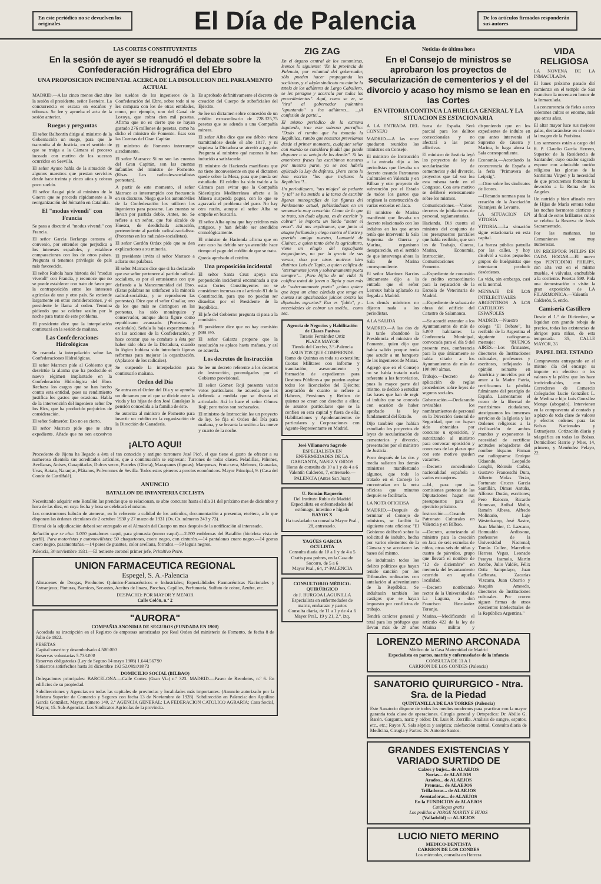En este periódico no se devuelven los originales
El Día de Palencia
De los artículos firmados responderán sus autores
LAS CORTES CONSTITUYENTES
En la sesión de ayer se reanudó el debate sobre la Confederación Hidrográfica del Ebro
UNA PROPOSICION INCIDENTAL ACERCA DE LA DISOLUCION DEL PARLAMENTO ACTUAL
MADRID.—A las cinco menos diez abre la sesión el presidente, señor Besteiro. La concurrencia es escasa en escaños y tribunas. Se lee y aprueba el acta de la sesión anterior.
Ruegos y preguntas
El señor Balbontín dirige al ministro de la Gobernación un ruego, para que le transmita al de Justicia, en el sentido de que se traiga a la Cámara el proceso incoado con motivo de los sucesos ocurridos en Seevilla.
El señor Ayuso habla de la situación de algunos maestros que prestan servicios desde hace treinta y cinco años y cobran poco sueldo.
El señor Aragai pide al ministro de la Guerra que se proceda rápidamente a la reorganización del Sómatén en Cataluña.
El "modus vivendi" con Francia
Se pasa a discutir el "modus vivendi" con Francia.
El señor García Berlanga censura el convenio, por entender que perjudica a los intereses españoles, y establece comparaciones con los de otros países. Pregunta si tenemos privilegio de país más favorecido.
El señor Rahola hace historia del "modus vivendi" con Francia, y reconoce que no se puede establecer con trato de favor por la contraposición entre los intereses agrícolas de uno y otro país. Se extiende largamente en otras consideraciones, y el presidente le llama al orden. Termina pidiendo que se celebre sesión por la noche para tratar de este problema.
El presidente dice que la interpelación continuará en la sesión de mañana.
Las Confederaciones Hidrológicas
Se reanuda la interpelación sobre las Confederaciones Hidrológicas.
El señor Marraco pide al Gobierno que desvirtúe la alarma que ha producido el nuevo régimen implantado en la Confederación Hidrológica del Ebro. Rechaza los cargos que se han hecho contra esta entidad, pues su rendimiento justifica los gastos que ocasiona. Habla de la intervención del ingeniero señor De los Ríos, que ha producido perjuicios de consideración.
El señor Salmerón: Eso no es cierto.
El señor Marraco pide que se abra expediente. Añade que no son excesivos los sueldos de los ingenieros de la Confederación del Ebro, sobre todo si se les compara con los de otras entidades, como, por ejemplo, uno del Canal de Lozoya, que cobra cien mil pesetas. Afirma que no es cierto que se hayan gastado 276 millones de pesetas, como ha dicho el ministro de Fomento. Esas son las Cuentas del Gran Capitán.
El ministro de Fomento interrumpe airadamente.
El señor Marraco: Si no son las cuentas del Gran Capitán, son las cuentas infantiles del ministro de Fomento. (Risas. Los radicales-socialistas protestan).
A partir de este momento, el señor Marraco es interrumpido con frecuencia en su discurso. Niega que los automóviles de la Confederación los utilicen los ingenieros para pasearse. Las cuentas se llevan por partida doble. Antes, no. Se refiere a un señor, que fué alcalde de Huesca, de desdichada actuación, perteneciente al partido radical-socialista. (Protestas en los radicales-socialistas).
El señor Gordón Ordax pide que se den explicaciones a su minoría.
El presidente invita al señor Marraco a aclarar sus palabras.
El señor Marraco dice que si ha declarado que ese señor pertenece al partido radical-socialista, es por el entusiasmo con que defiende a la Mancomunidad del Ebro. (Estas palabras no satisfacen a la minoría radical-socialista, y se reproducen las protestas). Dice que el señor Guallar, uno de los que más se distinguen en las protestas, ha sido monárquico y conservador, aunque ahora figure como republicano avanzado. (Protestas y escándalo). Señala la baja experimentada en las acciones de la Confederación, y hace constar que se combate a ésta por haber sido obra de la Dictadura, cuando lo lógico hubiera sido introducir ligeras reformas para mejorar la organización. (Aplausos de los radicales).
Se suspende la interpelación para continuarlo mañana.
Orden del Día
Se entra en el Orden del Día y se aprueba un dictamen por el que se divide entre la viuda y las hijas de don José Canalejas la pensión concedida a la familia de éste.
Se autoriza al ministro de Fomento para invertir un crédito en la organización de la Dirección de Ganadería.
Es aprobado definitivamente el decreto de creación del Cuerpo de suboficiales del Ejército.
Se lee un dictamen sobre concesión de un crédito extraordinario de 728.325,75 pesetas que se adeuda a una Compañía minera.
El señor Alba dice que ese débito viene tramitándose desde el año 1917, y ni siquiera la Dictadura se atrevió a pagarle. Pregunta al ministro qué razones le han inducido a satisfacerle.
El ministro de Hacienda manifiesta que no tiene inconveniente en que el dictamen quede sobre la Mesa, para que pueda ser estudiado. El crédito ha sido traído a la Cámara para evitar que la Compañía Siderúrgica Mediterránea afecte a la Minera suspenda pagos, con lo que se agravaría el problema del paro. No hay otra razón, aunque el señor Alba se empeñe en buscarla.
El señor Alba opina que hay créditos más antiguos, y han debido ser atendidos cronológicamente.
El ministro de Hacienda afirma que en este caso ha debido ser ya atendido hace tiempo el pago del crédito de que se trata.
Queda aprobado el crédito.
Una proposición incidental
El señor Santa Cruz apoya una proposición incidental encaminada a que estas Cortes Constituyentes no se consideren incursas en el artículo 81 de la Constitución, para que no puedan ser disueltas por el Presidente de la República.
El jefe del Gobierno pregunta si pasa a la comisión.
El presidente dice que no hay comisión para eso.
El señor Galarza propone que la resolución se aplace hasta mañana, y así se acuerda.
Los decretos de Instrucción
Se lee un decreto referente a los decretos de Instrucción, promulgados por el Gobierno provisional.
El señor Gómez Rojí presenta varios votos particulares. Se acuerda que los defienda a medida que se discuta el articulado. Así lo hace el señor Gómez Rojí; pero todos son rechazados.
El ministro de Instrucción lee un proyecto de ley. Se fija el Orden del Día para mañana, y se levanta la sesión a las nueve y cuarto de la noche.
¡ALTO AQUI!
Procedente de Jijona ha llegado a ésta el tan conocido y antiguo turronero José Picó, el que tiene el gusto de ofrecer a su numerosa clientela sus acreditados artículos, que a continuación se expresan: Turrones de todas clases. Peladillas, Piñones, Avellanas, Anises, Garapiñadas, Dulces secos, Pasteles (Gloria), Mazapanes (figuras), Marquesas, Fruta seca, Melones, Granadas, Uvas, Batata, Naranjas, Plátanos, Polvorones de Sevilla. Todos estos géneros a precios económicos. Mayor Principal, 9. (Casa del Conde de Castilfalé).
ANUNCIO
BATALLON DE INFANTERIA CICLISTA
Necesitando adquirir este Batallón las prendas que se relacionan, se abre concurso hasta el día 31 del próximo mes de diciembre y hora de las diez, en cuya fecha y hora se celebrará el mismo.
Los constructores habrán de atenerse, en lo referente a calidad de los artículos, documentación a presentar, etcétera, a lo que disponen las órdenes circulares de 2 octubre 1930 y 27 marzo de 1931 (Ds. Os. números 243 y 73).
El total de la adjudicación deberá ser entregado en el Almacén del Cuerpo un mes después de la notificación al interesado.
Relación que se cita: 1.000 pantalones caqui, para gimnasia (mono caqui).—2.000 emblemas del Batallón (bicicleta vista de perfil). Para motoristas y automovilistas: 50 chaquetones, cuero negro, con cinturón.—14 pantalones cuero negro.—14 gorras cuero negro, pasamontañas.—14 pares de guantes, color avellana, forrados.—50 leguis negros.
Palencia, 30 noviembre 1931.—El teniente coronel primer jefe, Primitivo Peire.
UNION FARMACEUTICA REGIONAL
Espegel, S. A.-Palencia
Almacenes de Drogas, Productos Químico-Farmacéuticos e Industriales; Especialidades Farmacéuticas Nacionales y Extranjeras; Pinturas, Barnices, Secantes, Aceites de linaza, Brochas, Cepillos, Perfumería, Sulfato de cobre, Azufre, etc.
DESPACHO: POR MAYOR Y MENOR
Calle Colón, n.º 2
"AURORA"
COMPAÑIA ANONIMA DE SEGUROS (FUNDADA EN 1900)
Acordada su inscripción en el Registro de empresas autorizadas por Real Orden del ministerio de Fomento, de fecha 8 de Julio de 1822.
PESETAS
Capital suscrito y desembolsado 4.500.000
Reservas voluntarias 5.733.000
Reservas obligatorias (Ley de Seguro 14 mayo 1908) 1.644.567'90
Siniestros satisfechos hasta 31 diciembre 192 52.089.018'73
DOMICILIO SOCIAL (BILBAO)
Delegaciones principales: BARCELONA.—Calle Cortes (Gran Vía) n.º 323. MADRID.—Paseo de Recoletos, n.º 6. En edificios de su propiedad.
Subdirecciones y Agencias en todas las capitales de provincias y localidades más importantes. (Anuncio autorizado por la Jefatura Superior de Comercio y Seguros con fecha 13 de Noviembre de 1928). Subdirección en Palencia: don Aquilino García González, Mayor, número 140, 2.º AGENCIA GENERAL: LA FEDERACION CATOLICO AGRARIA; Casa Social, Mayor, 15. Sub-Agencias: Los Sindicatos Agrícolas de la provincia.
ZIG ZAG
En el órgano central de los comunistas, leemos lo siguiente: "En la provincia de Palencia, por voluntad del gobernador, sólo pueden hacer propaganda los socilistas, y si algún sindicato no admite la tutela de los adláteres de Largo Caballero, se les persigue y acorrala por todos los procedimientos". Aquí, como se ve, se "tira" al gobernador palentino "apuntando" a los adláteres... ...¡A confesión de parte!...
El mismo periódico de la extrema izquierda, trae este sabroso parrafito: "Dado el rumbo que ha tomado la República, rumbo que nosotros preveíamos desde el primer momento, cualquier señor con mando se considera feudal que puede disponer a su antojo de los demás". Si las anteriores frases las escribimos nosotros por nuestra parte, ya se nos habría aplicado la Ley de defensa. ¡Pero como lo han escrito "los que trajimos la República"!...
Un periodiquero, "sus miajas" de pedante "y tal" se ha metido a la tarea de escribir ligeras monografías de las figuras del Parlamento actual, publicándolas en un semanario muy conocido. Como de lo que se trata, sin duda alguna, es de escribir "y cobrar" le importa un bledo "meter el remo". Así nos explicamos, que junto al ataque furibundo y ciego contra el ilustre y querido amigo nuestro, Lamamié de Clairac, a quien tanto debe la agricultura, viene un elogio del regocijante tregocijantes, no por la gracia de sus versos, sino por otros motivos bien distintos Luis de Tapia, a quien califica de "eternamente joven y soberanamente poeta siempre"... ¡Pero hijito de mi vida! Si califica usted de joven a Tapia y aun más de "soberanamente poeta" ¿cómo quiere que haya un alma cándida que tenga en cuenta sus apasionados juicios contra los diputados agrarios? Eso es "fobia", y... necesidades de cobrar un sueldo... como sea.
Agencia de Negocios y Habilitación de Clases Pasivas
Tarasio Fernández Ortiz
PLAZA MAYOR
Tienda del Corcho, 3.º.-Palencia
ASUNTOS QUE COMPRENDE
Ramo de Quintas en toda su extensión; Cuotas Militares con informe y tramitación; asesoramiento y formación de expedientes para Destinos Públicos a que pueden aspirar todos los licenciados del Ejército; aceptación de cuanto se refiere a Haberes, Pensiones y Retiros de quienes se crean con derecho a ellos; de asuntos particulares que se la confíen en esta capital y fuera de ella; Habilitaciones y Apoderamientos de particulares y Corporaciones con Agente-Representante en Madrid.
José Villanueva Sagredo
ESPECIALISTA EN ENFERMEDADES DE LA GARGANTA, NARIZ Y OIDOS
Horas de consulta de 10 a 1 y de 4 a 6
Valentín Calderón, 7, entresuelo.—PALENCIA (Antes San Juan)
U. Román Baquerín
Del Instituto Rubio de Madrid
Especialista en enfermedades del estómago, intestino e hígado
RAYOS X
Ha trasladado su consulta Mayor Pral., 28, entresuelo.
YAGÜES GARCIA
OCULISTA
Consulta diaria de 10 a 1 y de 4 a 5
Gratis para pobres, en la Casa de Socorro, de 5 a 6
Mayor Pral., 64, 1º-PALENCIA
CONSULTORIO MÉDICO-QUIRÚRGICO
de J. BURGOA LAGUNILLA
Especialista en enfermedades de matriz, embarazo y partos
Consulta diaria, de 11 a 1 y de 4 a 6
Mayor Pral., 19 y 21, 2.º, izq.
Noticias de última hora
En el Consejo de ministros se aprobaron los proyectos de secularización de cementerios y el del divorcio y acaso hoy mismo se lean en las Cortes
EN VITORIA CONTINUA LA HUELGA GENERAL Y LA SITUACION ES ESTACIONARIA
A LA ENTRADA DEL CONSEJO
MADRID.—A las once quedaron reunidos los ministros en Consejo.
El ministro de Instrucción a la entrada dijo a los periodistas que llevaba un decreto creando Patronatos Culturales en Valencia y en Bilbao y otro proyecto de subvención por el Estado de todos los gastos que originen la construcción de varias escuelas en Jaca.
El ministro de Marina manifestó que llevaba un decreto relacionado con los indultos en los que antes tenía que intervenir la Sala Suprema de Guerra y Marina, organismo desaparecido, en el sentido de que intervenga ahora la Sala de Marina correspondiente.
El señor Martínez Barrios únicamente dijo a la entrada que el señor Lerroux había aplazado su llegada a Madrid.
Los demás ministros no dijeron nada a los periodistas.
A LA SALIDA
MADRID.—A las dos de la tarde abandonó la Presidencia el ministro de Fomento, quien dijo que había salido porque tenía que acudir a un banquete de los ingenieros de Minas.
Agregó que en el Consejo no se había tratado nada referente a los ferroviarios, pues la mayor parte del mismo, se dedicó a estudiar las bases que han de regir al indulto que se conceda con ocasión de haber aprobado la ley fundamental del Estado.
Dijo también que habían estudiado los proyectos de leyes de secularización de cementerios y divorcio, presentados por el ministro de Justicia.
Poco después de las dos y media salieron los demás ministros manifestando algunos, que todo lo tratado en el Consejo lo encontrarían en la nota oficiosa que minutos después se facilitaría.
LA NOTA OFICIOSA
MADRID.—Después de terminar el Consejo de ministros, se facilitó la siguiente nota oficiosa: "El Gobierno deliberó sobre la solicitud de indulto, hecha por varios elementos de la Cámara y se acordaron las bases del mismo.
Se indultarán todos los delitos políticos que hayan tenido sanción por los Tribunales ordinarios con antelación al advenimiento de la República. Se indultarán también los castigos que se hayan impuesto por conflictos de trabajo.
Tendrá carácter general y total para los prófugos que llevan más de 20 años fuera de España. Será parcial para los delitos correccionales y no afectará a las penas aflictivas.
El ministro de Justicia leyó los proyectos de ley de secularización de cementerios y del divorcio, proyectos que tal vez lea esta misma tarde en el Congreso. Con este motivo se deliberó extensamente sobre los mismos.
Comunicaciones.—Varios decretos de jubilaciones de personal, reglamentarias.
Hacienda. Dió cuenta el ministro del conjunto de los presupuestos parciales que había recibido, que son los de Trabajo, Guerra, Marina, Economía, Instrucción, Comunicaciones y Fomento.
—Expediente de concesión de crédito extraordinario para la reparación de la Escuela de Veterinaria de Madrid.
—Expediente de subasta de obras del edificio del Catastro de Salamanca.
—Se acordó extender a los Ayuntamientos de más de 5.000 habitantes la Conferencia Municipal, convocada para el día 9 del presente mes, conferencia para la que únicamente se había citado a los Ayuntamientos de más de 100.000 almas.
Trabajo.—Decreto de aplicación de reglas procedentes sobre leyes de seguros sociales.
Gobernación.—Declarando revisables los nombramientos de personal en la Dirección General de Seguridad, que no hayan sido obtenidos por concurso u oposición, y autorizando al ministro para convocar oposición y concursos de las plazas que con este motivo queden vacantes.
—Decreto concediendo nacionalidad española a varios extranjeros.
—Id., para que las comisiones gestoras de las Diputaciones hagan sus presupuestos para el ejercicio próximo.
Instrucción.—Creando Patronato Culturales en Valencia y en Bilbao.
—Decreto, autorizando al ministro para la creación en Jaca de seis escuelas de niños, otras seis de niñas y cuatro de párvulos, grupo que llevará el nombre de "12 de diciembre" en memoria del levantamiento ocurrido en aquella localidad.
—Decreto nombrando rector de la Universidad de La Laguna, a don Francisco Hernández Toronjo.
Marina.—Modificando el artículo 422 de la ley de Marina militar y disponiendo que en los expedientes de indulto en que antes intervenía el Supremo de Guerra y Marina, lo haga ahora la Sala correspondiente.
Economía.—Acordando la concurrencia de España a la feria "Primavera de Leipzig".
—Otro sobre los sindicatos de licores.
—Dictando normas para la creación de la Asociación Naranjera de Levante.
LA SITUACION EN VITORIA
VITORIA.—La situación sigue estacionaria en esta capital.
La fuerza pública patrulla por las calles, y hoy disolvió a varios pequeños grupos de huelguistas que intentaron producir desórdenes.
La vida, sin embargo, casi es la normal.
MENSAJE DE LOS INTELECTUALES ARGENTINOS A LOS CATOLICOS ESPAÑOLES
MADRID.—Nuestro colega "El Debate", ha recibido de la Argentina el siguiente radiograma-mensaje: "BUENOS AIRES.—Los firmantes, directores de Instituciones culturales, profesores y escritores, reflejando la opinión reinante en América y movidos por el amor a la Madre Patria, certificamos la pérdida fulminante del prestigio de España. Lamentamos el ocaso de la libertad de meritísimos ciudadanos, atestiguamos los inmensos servicios de la Iglesia y las Ordenes religiosas a la civilización de ambos mundos y exponemos la necesidad de rectificar actitudes rebajadoras del nombre hispano. Firman ese radiograma: Enrique Udaondo, Leopoldo Longhi, Rómulo Carbia, Gustavo Franceschi Dura, Alberto Molas Terán, Fortunato Cruces García Santillán, Dimas Antuña, Alfonso Durán, escritores; Pero Baiocco, Ricardo Bonovan, Aníbal Molín, Ramón Albesa, Alfredo Molinario, Laje Westerkamp, José Sastre, Juan Muthier, C. Lazcano, Romualdo Ardissone, profesores de la Universidad Nacional; Tomás Cullen, Marcelino Herrera Vegas, Leonado Pereyra Iramola, Martín Jacobe, Julio Valdés, Félix Ortiz Sampelayo, Juan Cafferata, Zacarías Vizcarra, Juan Obarrio y Joaquín Amoedo, directores de Instituciones culturales. Por correo siguen firmas de otros doscientos intelectuales de la República Argentina."
LORENZO MERINO ARCONADA
Médico de la Casa Maternidad de Madrid
Especialista en partos, matriz y enfermedades de la infancia
CONSULTA DE 11 A 1
CARRIÓN DE LOS CONDES (Palencia)
SANATORIO QUIRURGICO - Ntra. Sra. de la Piedad
QUINTANILLA DE LAS TORRES (Palencia)
Este Sanatorio dispone de todos los medios modernos para practicar con la mayor garantía toda clase de operaciones. Cirugía general y Ortopedica: Dr. Abilio G. Barón. Garganta, nariz y oídos: Dr. Luis R. Zorrilla. Análisis de sangre, esputos, etc., etc.; Rayos X, Sala séptica y aséptica; calefacción central. Consulta diaria de Medicina, Cirugía y Partos: Dr. Antonio Santos.
GRANDES EXISTENCIAS Y VARIADO SURTIDO DE
Calzos y bujes... de ALAEJOS
Norias... de ALAEJOS
Arados... de ALAEJOS
Prensas... de ALAEJOS
Trilladoras... de ALAEJOS
Aventadoras... de ALAEJOS
En la FUNDICION de ALAEJOS
Catálogos gratis
Los pedidos a JORGE MARTIN E HIJOS
(Valladolid) :-: ALAEJOS
LUCIO NIETO MERINO
MEDICO-DENTISTA
CARRION DE LOS CONDES
Los miércoles, consulta en Herrera
VIDA RELIGIOSA
LA NOVENA DE LA INMACULADA
El lunes próximo pasado dió comienzo en el templo de San Francisco la novena en honor de la Inmaculada.
La concurrencia de fieles a estos solemnes cultos es enorme, más que otros años.
El altar mayor luce sus mejores galas, destacándose en el centro la imagen de la Purísima.
Los sermones están a cargo del R. P. Claudio García Herrero, Superior de la Residencia de Santander, cuyo orador sagrado expone con admirable unción religiosa las glorias de la Santísima Virgen y la necesidad de que procuremos fomentar la devoción a la Reina de los Angeles.
Un nutrido y bien afinado coro de Hijas de María entona todas las noches hermosos cánticos y al final de estos brillantes cultos se celebra la Reserva de Jesús Sacramentado.
Por las mañanas, las Comuniones son muy numerosas.
UN RECEPTOR PHILIPS EN CADA HOGAR.—El nuevo tipo PENTODINO PHILIPS, con alta voz en el mismo mueble, 4 válvulas, enchufable a la corriente. Pesetas 590. Pida una demostración o visite la gran exposición de LA FILARMONICA.—Valentín Calderón, 5, entlo.
Camisería Castillero
Desde el 1.º de Diciembre, se liquidan con grande rebaja de precios, todas las existencias de abrigos para niñas, de esta temporada. 35, CALLE MAYOR, 35
PAPEL DEL ESTADO
Compraventa entregando en el mismo día del encargo su importe en efectivo o los valores y la póliza que los hace irreivindicables, con los Corredores de Comercio Colegiados Lucio González L. de Medina e hijo Luis González Monge (abogado). Intervienen en la compraventa al contado y a plazo de toda clase de valores y efectos ordenes para las Bolsas Nacionales y Extranjeras. Cotización diaria y telegráfica en todas las Bolsas. Domicilios: Barrio y Mier, 14, primero, y Menéndez Pelayo, 22.